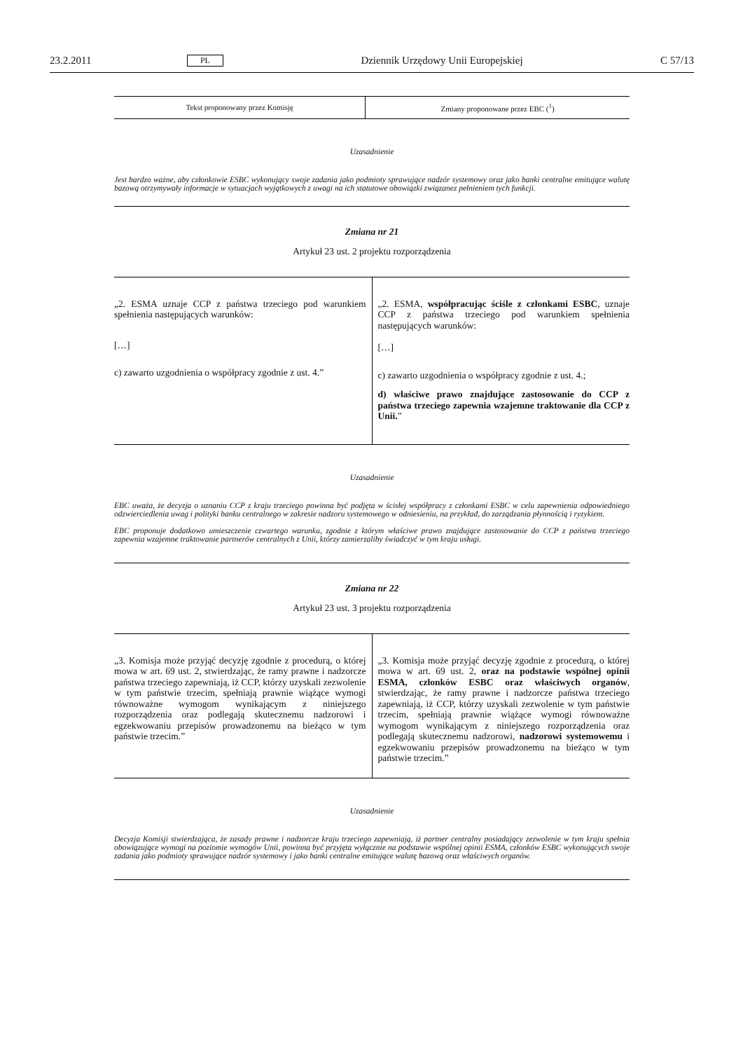23.2.2011 PL Dziennik Urzędowy Unii Europejskiej C 57/13
| Tekst proponowany przez Komisję | Zmiany proponowane przez EBC (<sup>1</sup>) |
| --- | --- |
Uzasadnienie
Jest bardzo ważne, aby członkowie ESBC wykonujący swoje zadania jako podmioty sprawujące nadzór systemowy oraz jako banki centralne emitujące walutę bazową otrzymywały informacje w sytuacjach wyjątkowych z uwagi na ich statutowe obowiązki związanez pełnieniem tych funkcji.
Zmiana nr 21
Artykuł 23 ust. 2 projektu rozporządzenia
| „2. ESMA uznaje CCP z państwa trzeciego pod warunkiem spełnienia następujących warunków: […] c) zawarto uzgodnienia o współpracy zgodnie z ust. 4.” | „2. ESMA, współpracując ściśle z członkami ESBC , uznaje CCP z państwa trzeciego pod warunkiem spełnienia następujących warunków: […] c) zawarto uzgodnienia o współpracy zgodnie z ust. 4.; d) właściwe prawo znajdujące zastosowanie do CCP z państwa trzeciego zapewnia wzajemne traktowanie dla CCP z Unii. ” |
Uzasadnienie
EBC uważa, że decyzja o uznaniu CCP z kraju trzeciego powinna być podjęta w ścisłej współpracy z członkami ESBC w celu zapewnienia odpowiedniego odzwierciedlenia uwag i polityki banku centralnego w zakresie nadzoru systemowego w odniesieniu, na przykład, do zarządzania płynnością i ryzykiem.
EBC proponuje dodatkowo umieszczenie czwartego warunku, zgodnie z którym właściwe prawo znajdujące zastosowanie do CCP z państwa trzeciego zapewnia wzajemne traktowanie partnerów centralnych z Unii, którzy zamierzaliby świadczyć w tym kraju usługi.
Zmiana nr 22
Artykuł 23 ust. 3 projektu rozporządzenia
| „3. Komisja może przyjąć decyzję zgodnie z procedurą, o której mowa w art. 69 ust. 2, stwierdzając, że ramy prawne i nadzorcze państwa trzeciego zapewniają, iż CCP, którzy uzyskali zezwolenie w tym państwie trzecim, spełniają prawnie wiążące wymogi równoważne wymogom wynikającym z niniejszego rozporządzenia oraz podlegają skutecznemu nadzorowi i egzekwowaniu przepisów prowadzonemu na bieżąco w tym państwie trzecim.” | „3. Komisja może przyjąć decyzję zgodnie z procedurą, o której mowa w art. 69 ust. 2, oraz na podstawie wspólnej opinii ESMA, członków ESBC oraz właściwych organów , stwierdzając, że ramy prawne i nadzorcze państwa trzeciego zapewniają, iż CCP, którzy uzyskali zezwolenie w tym państwie trzecim, spełniają prawnie wiążące wymogi równoważne wymogom wynikającym z niniejszego rozporządzenia oraz podlegają skutecznemu nadzorowi, nadzorowi systemowemu i egzekwowaniu przepisów prowadzonemu na bieżąco w tym państwie trzecim.” |
Uzasadnienie
Decyzja Komisji stwierdzająca, że zasady prawne i nadzorcze kraju trzeciego zapewniają, iż partner centralny posiadający zezwolenie w tym kraju spełnia obowiązujące wymogi na poziomie wymogów Unii, powinna być przyjęta wyłącznie na podstawie wspólnej opinii ESMA, członków ESBC wykonujących swoje zadania jako podmioty sprawujące nadzór systemowy i jako banki centralne emitujące walutę bazową oraz właściwych organów.